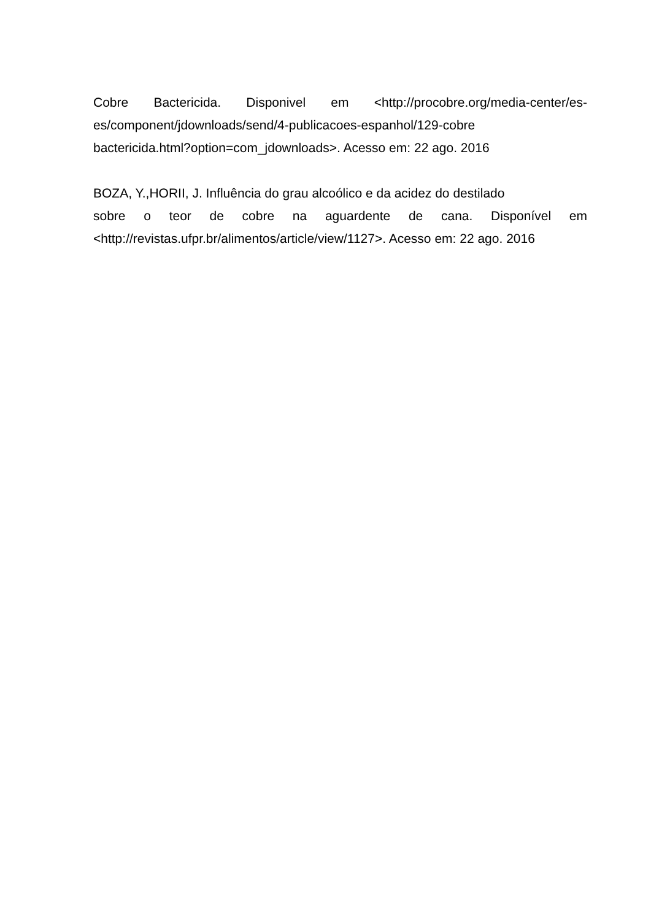Cobre Bactericida. Disponivel em <http://procobre.org/media-center/es-
es/component/jdownloads/send/4-publicacoes-espanhol/129-cobre
bactericida.html?option=com_jdownloads>. Acesso em: 22 ago. 2016
BOZA, Y.,HORII, J. Influência do grau alcoólico e da acidez do destilado
sobre o teor de cobre na aguardente de cana. Disponível em
<http://revistas.ufpr.br/alimentos/article/view/1127>. Acesso em: 22 ago. 2016